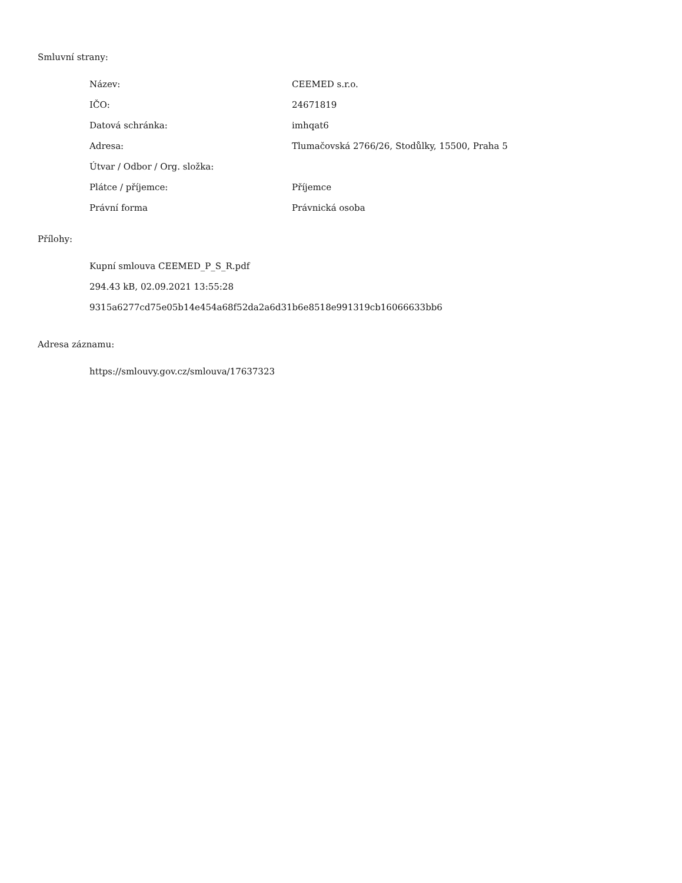Smluvní strany:
| Název: | CEEMED s.r.o. |
| IČO: | 24671819 |
| Datová schránka: | imhqat6 |
| Adresa: | Tlumačovská 2766/26, Stodůlky, 15500, Praha 5 |
| Útvar / Odbor / Org. složka: | |
| Plátce / příjemce: | Příjemce |
| Právní forma | Právnická osoba |
Přílohy:
Kupní smlouva CEEMED_P_S_R.pdf
294.43 kB, 02.09.2021 13:55:28
9315a6277cd75e05b14e454a68f52da2a6d31b6e8518e991319cb16066633bb6
Adresa záznamu:
https://smlouvy.gov.cz/smlouva/17637323